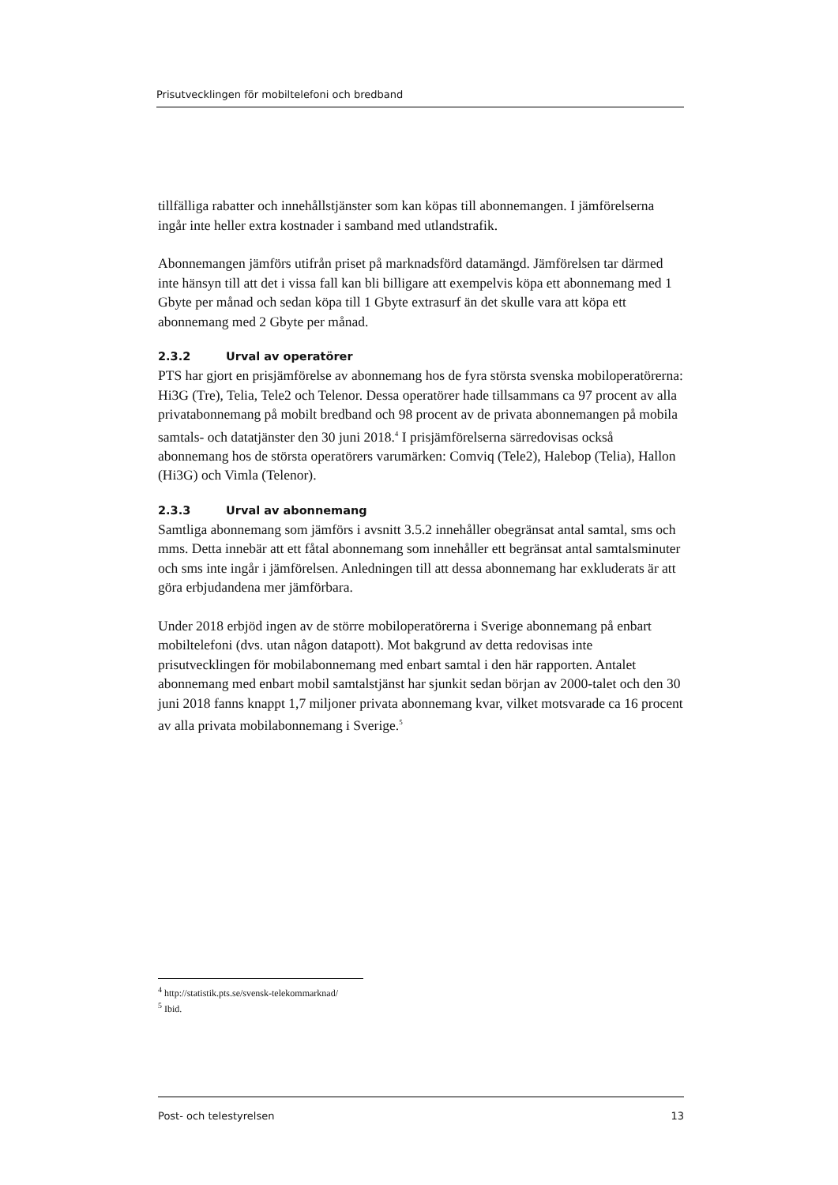Prisutvecklingen för mobiltelefoni och bredband
tillfälliga rabatter och innehållstjänster som kan köpas till abonnemangen. I jämförelserna ingår inte heller extra kostnader i samband med utlandstrafik.
Abonnemangen jämförs utifrån priset på marknadsförd datamängd. Jämförelsen tar därmed inte hänsyn till att det i vissa fall kan bli billigare att exempelvis köpa ett abonnemang med 1 Gbyte per månad och sedan köpa till 1 Gbyte extrasurf än det skulle vara att köpa ett abonnemang med 2 Gbyte per månad.
2.3.2 Urval av operatörer
PTS har gjort en prisjämförelse av abonnemang hos de fyra största svenska mobiloperatörerna: Hi3G (Tre), Telia, Tele2 och Telenor. Dessa operatörer hade tillsammans ca 97 procent av alla privatabonnemang på mobilt bredband och 98 procent av de privata abonnemangen på mobila samtals- och datatjänster den 30 juni 2018.<sup>4</sup> I prisjämförelserna särredovisas också abonnemang hos de största operatörers varumärken: Comviq (Tele2), Halebop (Telia), Hallon (Hi3G) och Vimla (Telenor).
2.3.3 Urval av abonnemang
Samtliga abonnemang som jämförs i avsnitt 3.5.2 innehåller obegränsat antal samtal, sms och mms. Detta innebär att ett fåtal abonnemang som innehåller ett begränsat antal samtalsminuter och sms inte ingår i jämförelsen. Anledningen till att dessa abonnemang har exkluderats är att göra erbjudandena mer jämförbara.
Under 2018 erbjöd ingen av de större mobiloperatörerna i Sverige abonnemang på enbart mobiltelefoni (dvs. utan någon datapott). Mot bakgrund av detta redovisas inte prisutvecklingen för mobilabonnemang med enbart samtal i den här rapporten. Antalet abonnemang med enbart mobil samtalstjänst har sjunkit sedan början av 2000-talet och den 30 juni 2018 fanns knappt 1,7 miljoner privata abonnemang kvar, vilket motsvarade ca 16 procent av alla privata mobilabonnemang i Sverige.<sup>5</sup>
<sup>4</sup> http://statistik.pts.se/svensk-telekommarknad/
<sup>5</sup> Ibid.
Post- och telestyrelsen 13